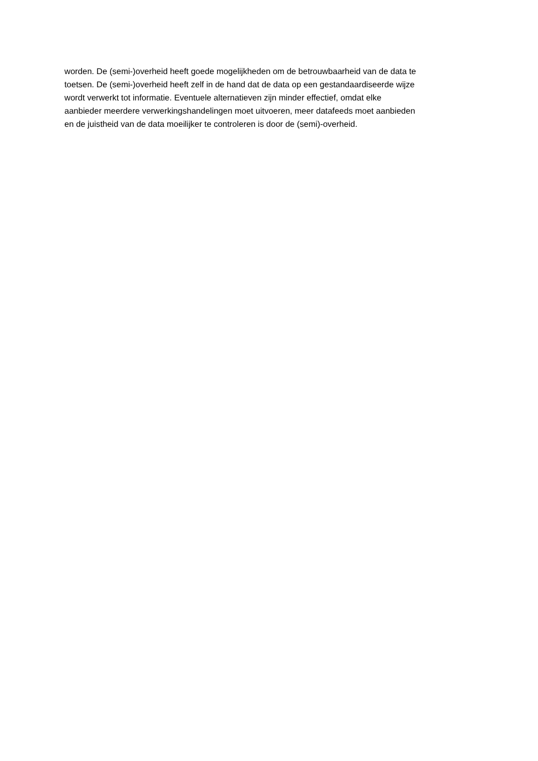worden. De (semi-)overheid heeft goede mogelijkheden om de betrouwbaarheid van de data te
toetsen. De (semi-)overheid heeft zelf in de hand dat de data op een gestandaardiseerde wijze
wordt verwerkt tot informatie. Eventuele alternatieven zijn minder effectief, omdat elke
aanbieder meerdere verwerkingshandelingen moet uitvoeren, meer datafeeds moet aanbieden
en de juistheid van de data moeilijker te controleren is door de (semi)-overheid.